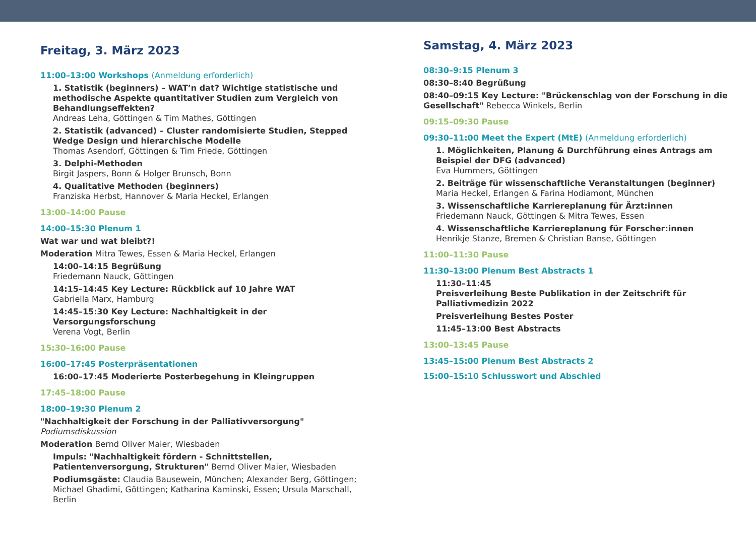Freitag, 3. März 2023
11:00–13:00 Workshops (Anmeldung erforderlich)
1. Statistik (beginners) – WAT’n dat? Wichtige statistische und methodische Aspekte quantitativer Studien zum Vergleich von Behandlungseffekten?
Andreas Leha, Göttingen & Tim Mathes, Göttingen
2. Statistik (advanced) – Cluster randomisierte Studien, Stepped Wedge Design und hierarchische Modelle
Thomas Asendorf, Göttingen & Tim Friede, Göttingen
3. Delphi-Methoden
Birgit Jaspers, Bonn & Holger Brunsch, Bonn
4. Qualitative Methoden (beginners)
Franziska Herbst, Hannover & Maria Heckel, Erlangen
13:00–14:00 Pause
14:00–15:30 Plenum 1
Wat war und wat bleibt?!
Moderation Mitra Tewes, Essen & Maria Heckel, Erlangen
14:00–14:15 Begrüßung
Friedemann Nauck, Göttingen
14:15–14:45 Key Lecture: Rückblick auf 10 Jahre WAT
Gabriella Marx, Hamburg
14:45–15:30 Key Lecture: Nachhaltigkeit in der Versorgungsforschung
Verena Vogt, Berlin
15:30–16:00 Pause
16:00–17:45 Posterpräsentationen
16:00–17:45 Moderierte Posterbegehung in Kleingruppen
17:45–18:00 Pause
18:00–19:30 Plenum 2
"Nachhaltigkeit der Forschung in der Palliativversorgung"
Podiumsdiskussion
Moderation Bernd Oliver Maier, Wiesbaden
Impuls: "Nachhaltigkeit fördern - Schnittstellen, Patientenversorgung, Strukturen" Bernd Oliver Maier, Wiesbaden
Podiumsgäste: Claudia Bausewein, München; Alexander Berg, Göttingen; Michael Ghadimi, Göttingen; Katharina Kaminski, Essen; Ursula Marschall, Berlin
Samstag, 4. März 2023
08:30–9:15 Plenum 3
08:30–8:40 Begrüßung
08:40–09:15 Key Lecture: "Brückenschlag von der Forschung in die Gesellschaft" Rebecca Winkels, Berlin
09:15–09:30 Pause
09:30–11:00 Meet the Expert (MtE) (Anmeldung erforderlich)
1. Möglichkeiten, Planung & Durchführung eines Antrags am Beispiel der DFG (advanced)
Eva Hummers, Göttingen
2. Beiträge für wissenschaftliche Veranstaltungen (beginner)
Maria Heckel, Erlangen & Farina Hodiamont, München
3. Wissenschaftliche Karriereplanung für Ärzt:innen
Friedemann Nauck, Göttingen & Mitra Tewes, Essen
4. Wissenschaftliche Karriereplanung für Forscher:innen
Henrikje Stanze, Bremen & Christian Banse, Göttingen
11:00–11:30 Pause
11:30–13:00 Plenum Best Abstracts 1
11:30–11:45
Preisverleihung Beste Publikation in der Zeitschrift für Palliativmedizin 2022
Preisverleihung Bestes Poster
11:45–13:00 Best Abstracts
13:00–13:45 Pause
13:45–15:00 Plenum Best Abstracts 2
15:00–15:10 Schlusswort und Abschied